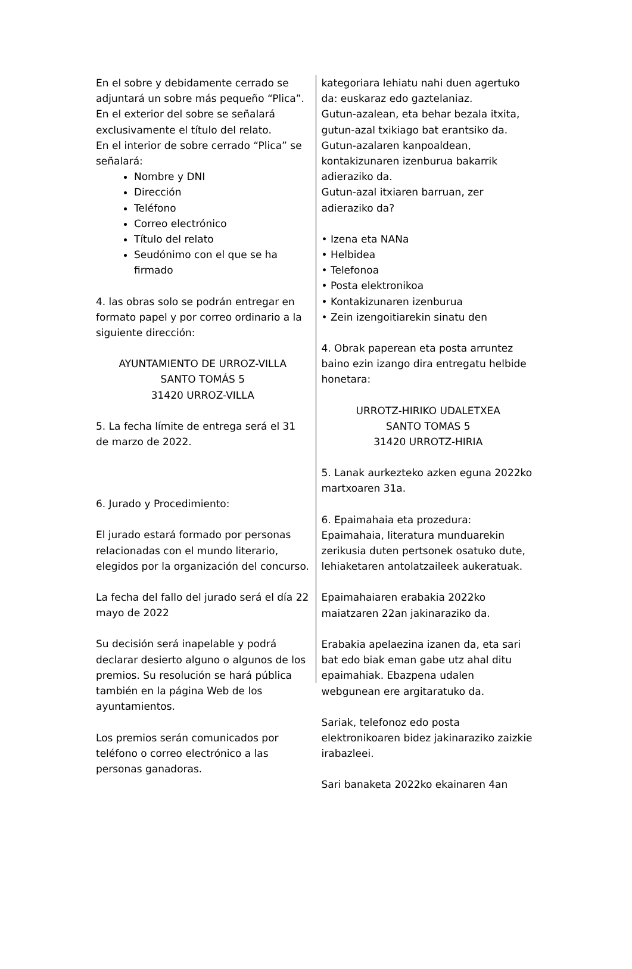En el sobre y debidamente cerrado se adjuntará un sobre más pequeño “Plica”. En el exterior del sobre se señalará exclusivamente el título del relato.
En el interior de sobre cerrado “Plica” se señalará:
Nombre y DNI
Dirección
Teléfono
Correo electrónico
Título del relato
Seudónimo con el que se ha firmado
4. las obras solo se podrán entregar en formato papel y por correo ordinario a la siguiente dirección:
AYUNTAMIENTO DE URROZ-VILLA
SANTO TOMÁS 5
31420 URROZ-VILLA
5. La fecha límite de entrega será el 31 de marzo de 2022.
6. Jurado y Procedimiento:
El jurado estará formado por personas relacionadas con el mundo literario, elegidos por la organización del concurso.
La fecha del fallo del jurado será el día 22 mayo de 2022
Su decisión será inapelable y podrá declarar desierto alguno o algunos de los premios. Su resolución se hará pública también en la página Web de los ayuntamientos.
Los premios serán comunicados por teléfono o correo electrónico a las personas ganadoras.
kategoriara lehiatu nahi duen agertuko da: euskaraz edo gaztelaniaz.
Gutun-azalean, eta behar bezala itxita, gutun-azal txikiago bat erantsiko da.
Gutun-azalaren kanpoaldean, kontakizunaren izenburua bakarrik adieraziko da.
Gutun-azal itxiaren barruan, zer adieraziko da?
• Izena eta NANa
• Helbidea
• Telefonoa
• Posta elektronikoa
• Kontakizunaren izenburua
• Zein izengoitiarekin sinatu den
4. Obrak paperean eta posta arruntez baino ezin izango dira entregatu helbide honetara:
URROTZ-HIRIKO UDALETXEA
SANTO TOMAS 5
31420 URROTZ-HIRIA
5. Lanak aurkezteko azken eguna 2022ko martxoaren 31a.
6. Epaimahaia eta prozedura:
Epaimahaia, literatura munduarekin zerikusia duten pertsonek osatuko dute, lehiaketaren antolatzaileek aukeratuak.
Epaimahaiaren erabakia 2022ko maiatzaren 22an jakinaraziko da.
Erabakia apelaezina izanen da, eta sari bat edo biak eman gabe utz ahal ditu epaimahiak. Ebazpena udalen webgunean ere argitaratuko da.
Sariak, telefonoz edo posta elektronikoaren bidez jakinaraziko zaizkie irabazleei.
Sari banaketa 2022ko ekainaren 4an